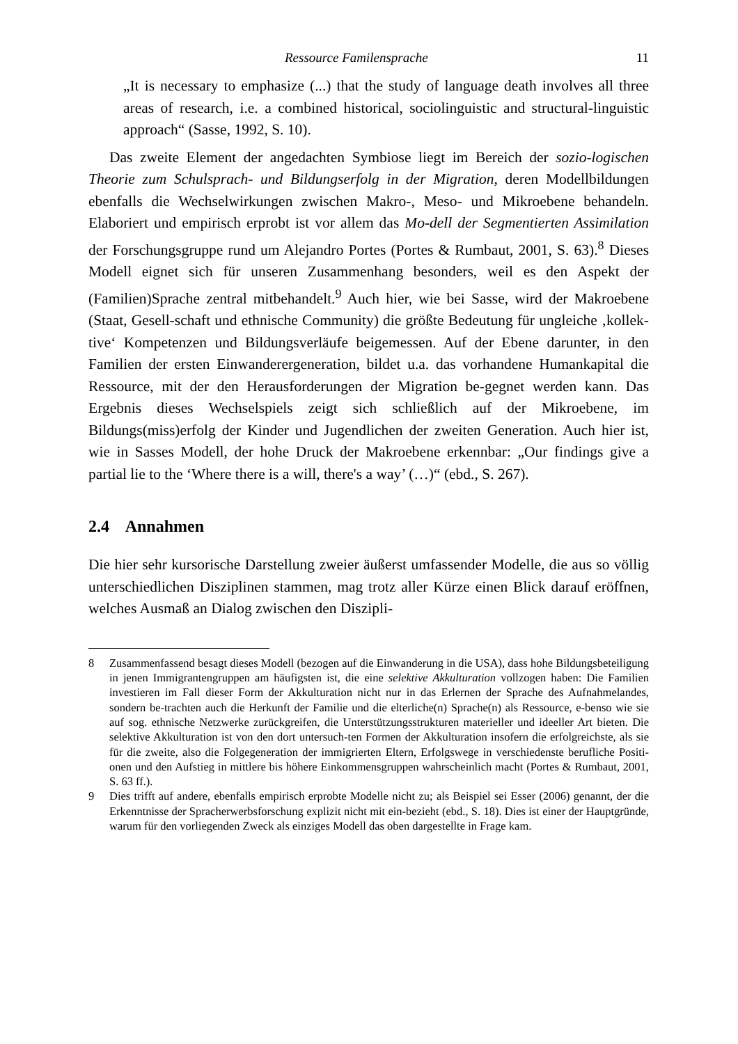Ressource Familensprache 11
„It is necessary to emphasize (...) that the study of language death involves all three areas of research, i.e. a combined historical, sociolinguistic and structural-linguistic approach“ (Sasse, 1992, S. 10).
Das zweite Element der angedachten Symbiose liegt im Bereich der sozio-logischen Theorie zum Schulsprach- und Bildungserfolg in der Migration, deren Modellbildungen ebenfalls die Wechselwirkungen zwischen Makro-, Meso- und Mikroebene behandeln. Elaboriert und empirisch erprobt ist vor allem das Mo-dell der Segmentierten Assimilation der Forschungsgruppe rund um Alejandro Portes (Portes & Rumbaut, 2001, S. 63).<sup>8</sup> Dieses Modell eignet sich für unseren Zusammenhang besonders, weil es den Aspekt der (Familien)Sprache zentral mitbehandelt.<sup>9</sup> Auch hier, wie bei Sasse, wird der Makroebene (Staat, Gesell-schaft und ethnische Community) die größte Bedeutung für ungleiche ‚kollek-tive‘ Kompetenzen und Bildungsverläufe beigemessen. Auf der Ebene darunter, in den Familien der ersten Einwanderergeneration, bildet u.a. das vorhandene Humankapital die Ressource, mit der den Herausforderungen der Migration be-gegnet werden kann. Das Ergebnis dieses Wechselspiels zeigt sich schließlich auf der Mikroebene, im Bildungs(miss)erfolg der Kinder und Jugendlichen der zweiten Generation. Auch hier ist, wie in Sasses Modell, der hohe Druck der Makroebene erkennbar: „Our findings give a partial lie to the ‘Where there is a will, there's a way’ (…)“ (ebd., S. 267).
2.4 Annahmen
Die hier sehr kursorische Darstellung zweier äußerst umfassender Modelle, die aus so völlig unterschiedlichen Disziplinen stammen, mag trotz aller Kürze einen Blick darauf eröffnen, welches Ausmaß an Dialog zwischen den Diszipli-
8 Zusammenfassend besagt dieses Modell (bezogen auf die Einwanderung in die USA), dass hohe Bildungsbeteiligung in jenen Immigrantengruppen am häufigsten ist, die eine selektive Akkulturation vollzogen haben: Die Familien investieren im Fall dieser Form der Akkulturation nicht nur in das Erlernen der Sprache des Aufnahmelandes, sondern be-trachten auch die Herkunft der Familie und die elterliche(n) Sprache(n) als Ressource, e-benso wie sie auf sog. ethnische Netzwerke zurückgreifen, die Unterstützungsstrukturen materieller und ideeller Art bieten. Die selektive Akkulturation ist von den dort untersuch-ten Formen der Akkulturation insofern die erfolgreichste, als sie für die zweite, also die Folgegeneration der immigrierten Eltern, Erfolgswege in verschiedenste berufliche Positi-onen und den Aufstieg in mittlere bis höhere Einkommensgruppen wahrscheinlich macht (Portes & Rumbaut, 2001, S. 63 ff.).
9 Dies trifft auf andere, ebenfalls empirisch erprobte Modelle nicht zu; als Beispiel sei Esser (2006) genannt, der die Erkenntnisse der Spracherwerbsforschung explizit nicht mit ein-bezieht (ebd., S. 18). Dies ist einer der Hauptgründe, warum für den vorliegenden Zweck als einziges Modell das oben dargestellte in Frage kam.